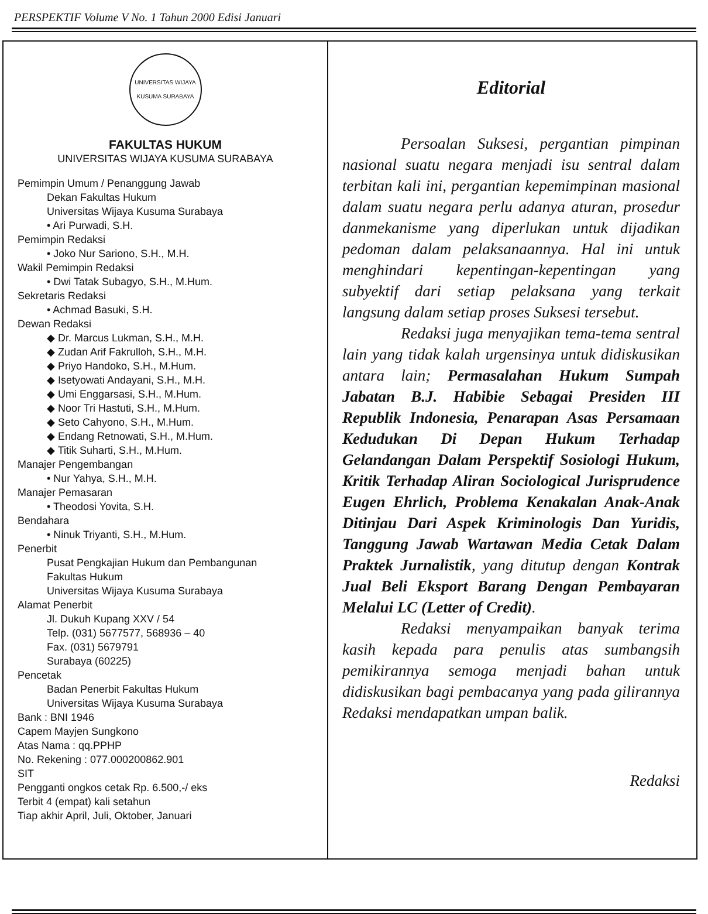PERSPEKTIF Volume V No. 1 Tahun 2000 Edisi Januari
UNIVERSITAS WIJAYA KUSUMA SURABAYA
FAKULTAS HUKUM
UNIVERSITAS WIJAYA KUSUMA SURABAYA
Pemimpin Umum / Penanggung Jawab
Dekan Fakultas Hukum
Universitas Wijaya Kusuma Surabaya
• Ari Purwadi, S.H.
Pemimpin Redaksi
• Joko Nur Sariono, S.H., M.H.
Wakil Pemimpin Redaksi
• Dwi Tatak Subagyo, S.H., M.Hum.
Sekretaris Redaksi
• Achmad Basuki, S.H.
Dewan Redaksi
◆ Dr. Marcus Lukman, S.H., M.H.
◆ Zudan Arif Fakrulloh, S.H., M.H.
◆ Priyo Handoko, S.H., M.Hum.
◆ Isetyowati Andayani, S.H., M.H.
◆ Umi Enggarsasi, S.H., M.Hum.
◆ Noor Tri Hastuti, S.H., M.Hum.
◆ Seto Cahyono, S.H., M.Hum.
◆ Endang Retnowati, S.H., M.Hum.
◆ Titik Suharti, S.H., M.Hum.
Manajer Pengembangan
• Nur Yahya, S.H., M.H.
Manajer Pemasaran
• Theodosi Yovita, S.H.
Bendahara
• Ninuk Triyanti, S.H., M.Hum.
Penerbit
Pusat Pengkajian Hukum dan Pembangunan
Fakultas Hukum
Universitas Wijaya Kusuma Surabaya
Alamat Penerbit
Jl. Dukuh Kupang XXV / 54
Telp. (031) 5677577, 568936 – 40
Fax. (031) 5679791
Surabaya (60225)
Pencetak
Badan Penerbit Fakultas Hukum
Universitas Wijaya Kusuma Surabaya
Bank : BNI 1946
Capem Mayjen Sungkono
Atas Nama : qq.PPHP
No. Rekening : 077.000200862.901
SIT
Pengganti ongkos cetak Rp. 6.500,-/ eks
Terbit 4 (empat) kali setahun
Tiap akhir April, Juli, Oktober, Januari
Editorial
Persoalan Suksesi, pergantian pimpinan nasional suatu negara menjadi isu sentral dalam terbitan kali ini, pergantian kepemimpinan masional dalam suatu negara perlu adanya aturan, prosedur danmekanisme yang diperlukan untuk dijadikan pedoman dalam pelaksanaannya. Hal ini untuk menghindari kepentingan-kepentingan yang subyektif dari setiap pelaksana yang terkait langsung dalam setiap proses Suksesi tersebut.
Redaksi juga menyajikan tema-tema sentral lain yang tidak kalah urgensinya untuk didiskusikan antara lain; Permasalahan Hukum Sumpah Jabatan B.J. Habibie Sebagai Presiden III Republik Indonesia, Penarapan Asas Persamaan Kedudukan Di Depan Hukum Terhadap Gelandangan Dalam Perspektif Sosiologi Hukum, Kritik Terhadap Aliran Sociological Jurisprudence Eugen Ehrlich, Problema Kenakalan Anak-Anak Ditinjau Dari Aspek Kriminologis Dan Yuridis, Tanggung Jawab Wartawan Media Cetak Dalam Praktek Jurnalistik, yang ditutup dengan Kontrak Jual Beli Eksport Barang Dengan Pembayaran Melalui LC (Letter of Credit).
Redaksi menyampaikan banyak terima kasih kepada para penulis atas sumbangsih pemikirannya semoga menjadi bahan untuk didiskusikan bagi pembacanya yang pada gilirannya Redaksi mendapatkan umpan balik.
Redaksi